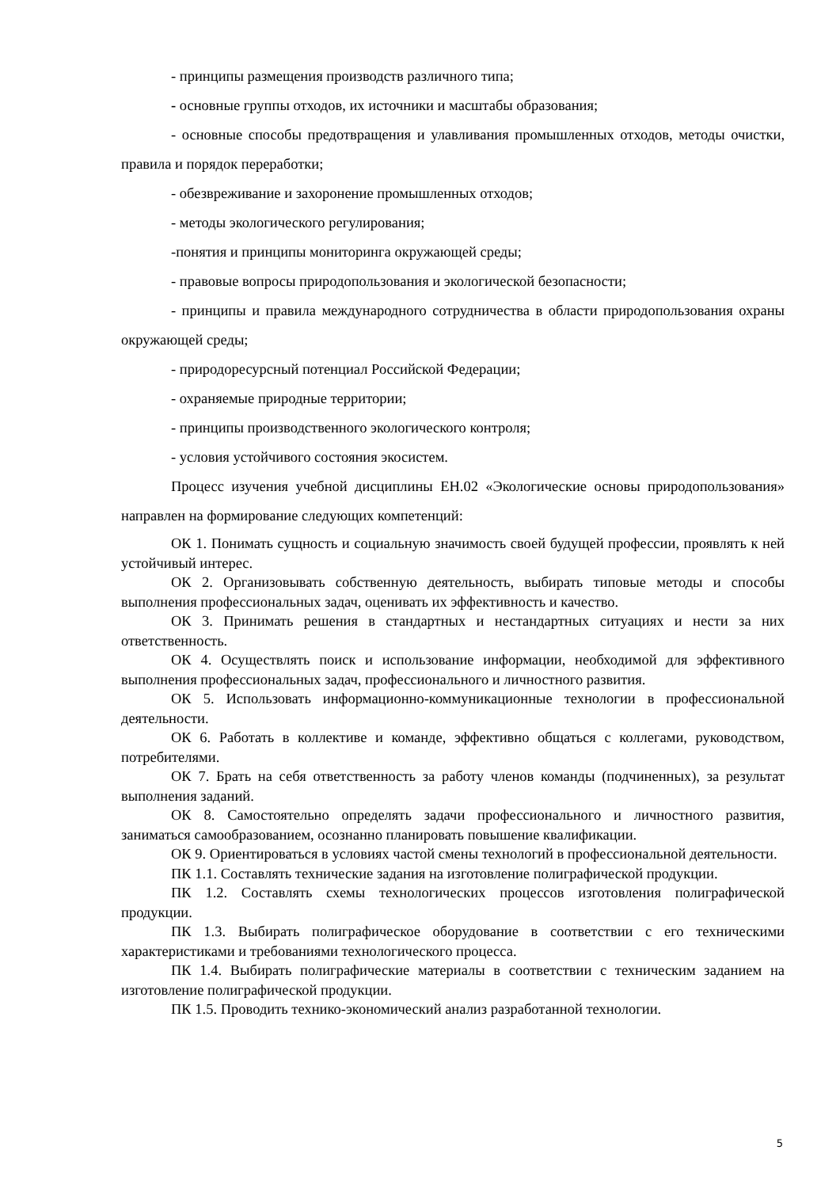- принципы размещения производств различного типа;
- основные группы отходов, их источники и масштабы образования;
- основные способы предотвращения и улавливания промышленных отходов, методы очистки, правила и порядок переработки;
- обезвреживание и захоронение промышленных отходов;
- методы экологического регулирования;
-понятия и принципы мониторинга окружающей среды;
- правовые вопросы природопользования и экологической безопасности;
- принципы и правила международного сотрудничества в области природопользования охраны окружающей среды;
- природоресурсный потенциал Российской Федерации;
- охраняемые природные территории;
- принципы производственного экологического контроля;
- условия устойчивого состояния экосистем.
Процесс изучения учебной дисциплины ЕН.02 «Экологические основы природопользования» направлен на формирование следующих компетенций:
ОК 1. Понимать сущность и социальную значимость своей будущей профессии, проявлять к ней устойчивый интерес.
ОК 2. Организовывать собственную деятельность, выбирать типовые методы и способы выполнения профессиональных задач, оценивать их эффективность и качество.
ОК 3. Принимать решения в стандартных и нестандартных ситуациях и нести за них ответственность.
ОК 4. Осуществлять поиск и использование информации, необходимой для эффективного выполнения профессиональных задач, профессионального и личностного развития.
ОК 5. Использовать информационно-коммуникационные технологии в профессиональной деятельности.
ОК 6. Работать в коллективе и команде, эффективно общаться с коллегами, руководством, потребителями.
ОК 7. Брать на себя ответственность за работу членов команды (подчиненных), за результат выполнения заданий.
ОК 8. Самостоятельно определять задачи профессионального и личностного развития, заниматься самообразованием, осознанно планировать повышение квалификации.
ОК 9. Ориентироваться в условиях частой смены технологий в профессиональной деятельности.
ПК 1.1. Составлять технические задания на изготовление полиграфической продукции.
ПК 1.2. Составлять схемы технологических процессов изготовления полиграфической продукции.
ПК 1.3. Выбирать полиграфическое оборудование в соответствии с его техническими характеристиками и требованиями технологического процесса.
ПК 1.4. Выбирать полиграфические материалы в соответствии с техническим заданием на изготовление полиграфической продукции.
ПК 1.5. Проводить технико-экономический анализ разработанной технологии.
5